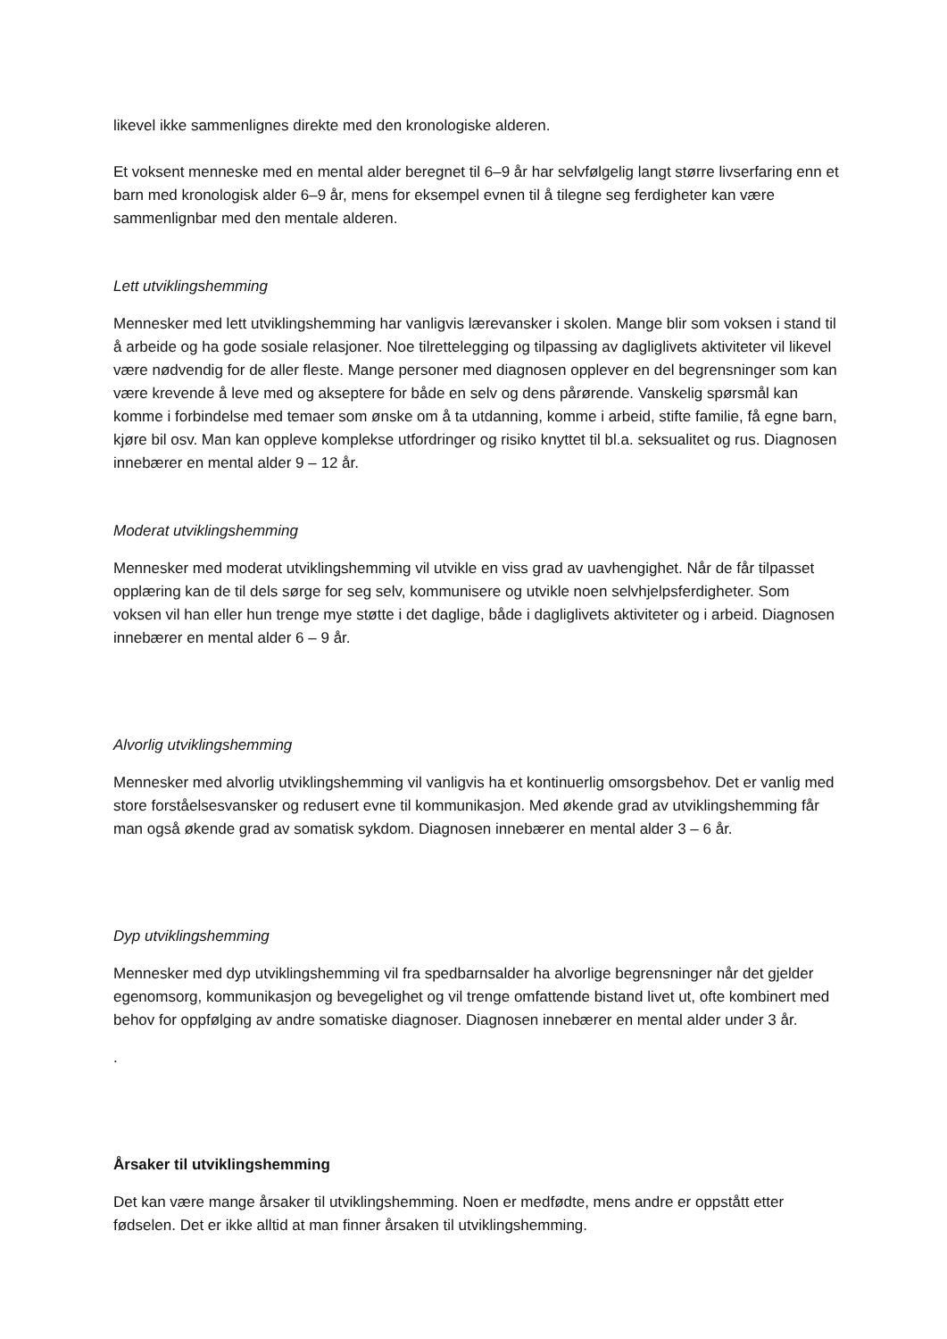likevel ikke sammenlignes direkte med den kronologiske alderen.
Et voksent menneske med en mental alder beregnet til 6–9 år har selvfølgelig langt større livserfaring enn et barn med kronologisk alder 6–9 år, mens for eksempel evnen til å tilegne seg ferdigheter kan være sammenlignbar med den mentale alderen.
Lett utviklingshemming
Mennesker med lett utviklingshemming har vanligvis lærevansker i skolen. Mange blir som voksen i stand til å arbeide og ha gode sosiale relasjoner. Noe tilrettelegging og tilpassing av dagliglivets aktiviteter vil likevel være nødvendig for de aller fleste. Mange personer med diagnosen opplever en del begrensninger som kan være krevende å leve med og akseptere for både en selv og dens pårørende. Vanskelig spørsmål kan komme i forbindelse med temaer som ønske om å ta utdanning, komme i arbeid, stifte familie, få egne barn, kjøre bil osv. Man kan oppleve komplekse utfordringer og risiko knyttet til bl.a. seksualitet og rus. Diagnosen innebærer en mental alder 9 – 12 år.
Moderat utviklingshemming
Mennesker med moderat utviklingshemming vil utvikle en viss grad av uavhengighet. Når de får tilpasset opplæring kan de til dels sørge for seg selv, kommunisere og utvikle noen selvhjelpsferdigheter. Som voksen vil han eller hun trenge mye støtte i det daglige, både i dagliglivets aktiviteter og i arbeid. Diagnosen innebærer en mental alder 6 – 9 år.
Alvorlig utviklingshemming
Mennesker med alvorlig utviklingshemming vil vanligvis ha et kontinuerlig omsorgsbehov. Det er vanlig med store forståelsesvansker og redusert evne til kommunikasjon. Med økende grad av utviklingshemming får man også økende grad av somatisk sykdom. Diagnosen innebærer en mental alder 3 – 6 år.
Dyp utviklingshemming
Mennesker med dyp utviklingshemming vil fra spedbarnsalder ha alvorlige begrensninger når det gjelder egenomsorg, kommunikasjon og bevegelighet og vil trenge omfattende bistand livet ut, ofte kombinert med behov for oppfølging av andre somatiske diagnoser. Diagnosen innebærer en mental alder under 3 år.
.
Årsaker til utviklingshemming
Det kan være mange årsaker til utviklingshemming. Noen er medfødte, mens andre er oppstått etter fødselen. Det er ikke alltid at man finner årsaken til utviklingshemming.